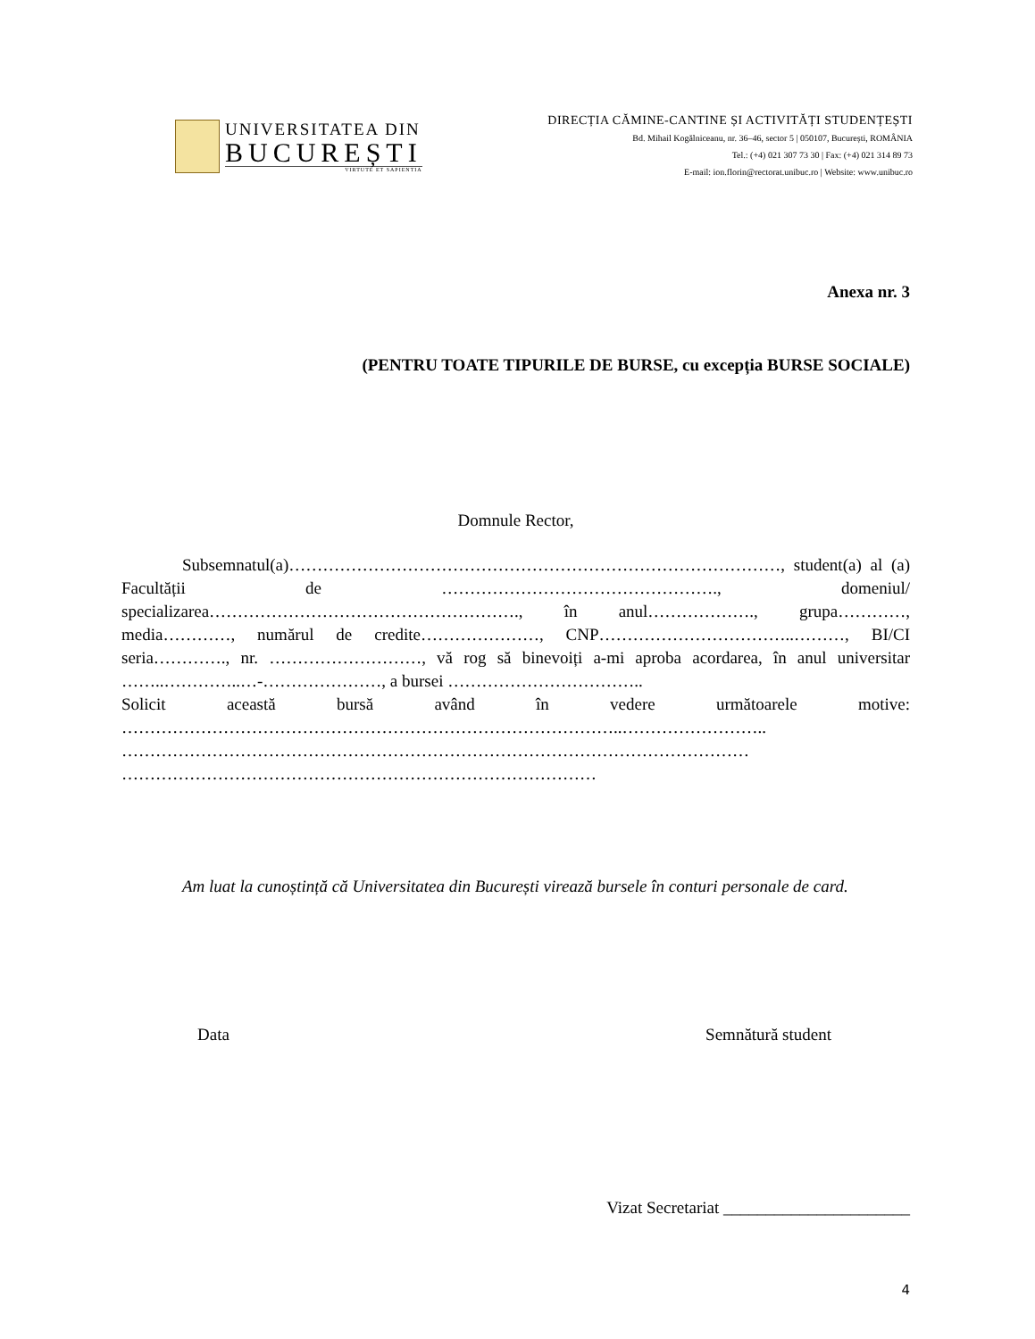UNIVERSITATEA DIN
BUCUREȘTI
VIRTUTE ET SAPIENTIA
DIRECȚIA CĂMINE-CANTINE ȘI ACTIVITĂȚI STUDENȚEȘTI
Bd. Mihail Kogălniceanu, nr. 36–46, sector 5 | 050107, București, ROMÂNIA
Tel.: (+4) 021 307 73 30 | Fax: (+4) 021 314 89 73
E-mail: ion.florin@rectorat.unibuc.ro | Website: www.unibuc.ro
Anexa nr. 3
(PENTRU TOATE TIPURILE DE BURSE, cu excepția BURSE SOCIALE)
Domnule Rector,
Subsemnatul(a)……………………………………………………………………………, student(a) al (a) Facultății de …………………………………………., domeniul/ specializarea………………………………………………., în anul………………., grupa…………, media…………, numărul de credite…………………, CNP……………………………..………, BI/CI seria…………., nr. ………………………, vă rog să binevoiți a-mi aproba acordarea, în anul universitar ……..…………..…-…………………, a bursei ……………………………..
Solicit această bursă având în vedere următoarele motive: ……………………………………………………………………………..……………………..
…………………………………………………………………………………………………
…………………………………………………………………………
Am luat la cunoștință că Universitatea din București virează bursele în conturi personale de card.
Data Semnătură student
Vizat Secretariat ______________________
4